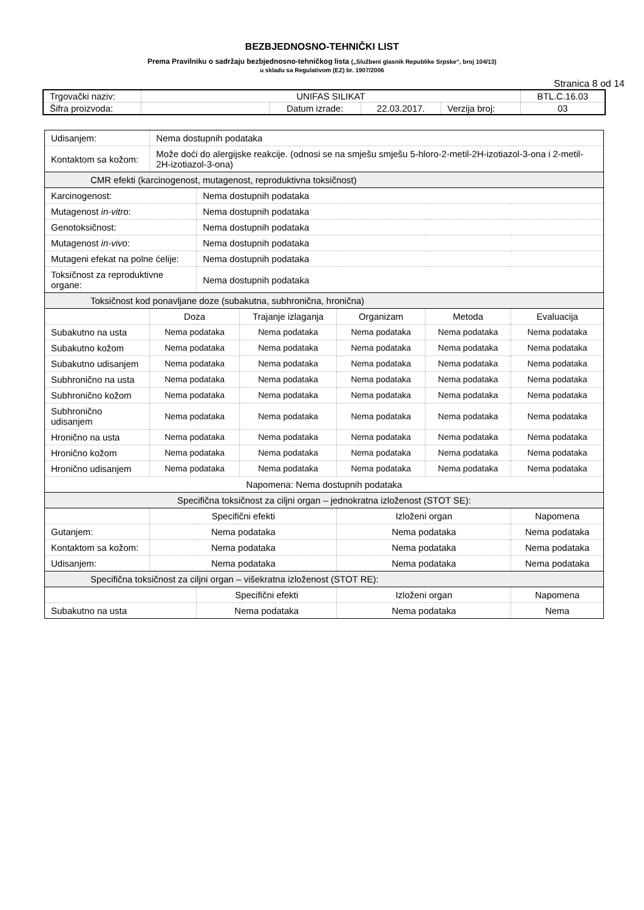BEZBJEDNOSNO-TEHNIČKI LIST
Prema Pravilniku o sadržaju bezbjednosno-tehničkog lista („Službeni glasnik Republike Srpske“, broj 104/13)
u skladu sa Regulativom (EZ) br. 1907/2006
Stranica 8 od 14
| Trgovački naziv: | UNIFAS SILIKAT | | | | BTL.C.16.03 |
| Šifra proizvoda: | | Datum izrade: | 22.03.2017. | Verzija broj: | 03 |
| Udisanjem: | Nema dostupnih podataka | | | | | |
| Kontaktom sa kožom: | Može doći do alergijske reakcije. (odnosi se na smješu smješu 5-hloro-2-metil-2H-izotiazol-3-ona i 2-metil-2H-izotiazol-3-ona) | | | | | |
| CMR efekti (karcinogenost, mutagenost, reproduktivna toksičnost) | | | | | | |
| Karcinogenost: | | Nema dostupnih podataka | | | | |
| Mutagenost in-vitro : | | Nema dostupnih podataka | | | | |
| Genotoksičnost: | | Nema dostupnih podataka | | | | |
| Mutagenost in-vivo : | | Nema dostupnih podataka | | | | |
| Mutageni efekat na polne ćelije: | | Nema dostupnih podataka | | | | |
| Toksičnost za reproduktivne organe: | | Nema dostupnih podataka | | | | |
| Toksičnost kod ponavljane doze (subakutna, subhronična, hronična) | | | | | | |
| | Doza | | Trajanje izlaganja | Organizam | Metoda | Evaluacija |
| Subakutno na usta | Nema podataka | | Nema podataka | Nema podataka | Nema podataka | Nema podataka |
| Subakutno kožom | Nema podataka | | Nema podataka | Nema podataka | Nema podataka | Nema podataka |
| Subakutno udisanjem | Nema podataka | | Nema podataka | Nema podataka | Nema podataka | Nema podataka |
| Subhronično na usta | Nema podataka | | Nema podataka | Nema podataka | Nema podataka | Nema podataka |
| Subhronično kožom | Nema podataka | | Nema podataka | Nema podataka | Nema podataka | Nema podataka |
| Subhronično udisanjem | Nema podataka | | Nema podataka | Nema podataka | Nema podataka | Nema podataka |
| Hronično na usta | Nema podataka | | Nema podataka | Nema podataka | Nema podataka | Nema podataka |
| Hronično kožom | Nema podataka | | Nema podataka | Nema podataka | Nema podataka | Nema podataka |
| Hronično udisanjem | Nema podataka | | Nema podataka | Nema podataka | Nema podataka | Nema podataka |
| Napomena: Nema dostupnih podataka | | | | | | |
| Specifična toksičnost za ciljni organ – jednokratna izloženost (STOT SE): | | | | | | |
| | Specifični efekti | | | Izloženi organ | | Napomena |
| Gutanjem: | Nema podataka | | | Nema podataka | | Nema podataka |
| Kontaktom sa kožom: | Nema podataka | | | Nema podataka | | Nema podataka |
| Udisanjem: | Nema podataka | | | Nema podataka | | Nema podataka |
| Specifična toksičnost za ciljni organ – višekratna izloženost (STOT RE): | | | | | | |
| | | Specifični efekti | | Izloženi organ | | Napomena |
| Subakutno na usta | | Nema podataka | | Nema podataka | | Nema |